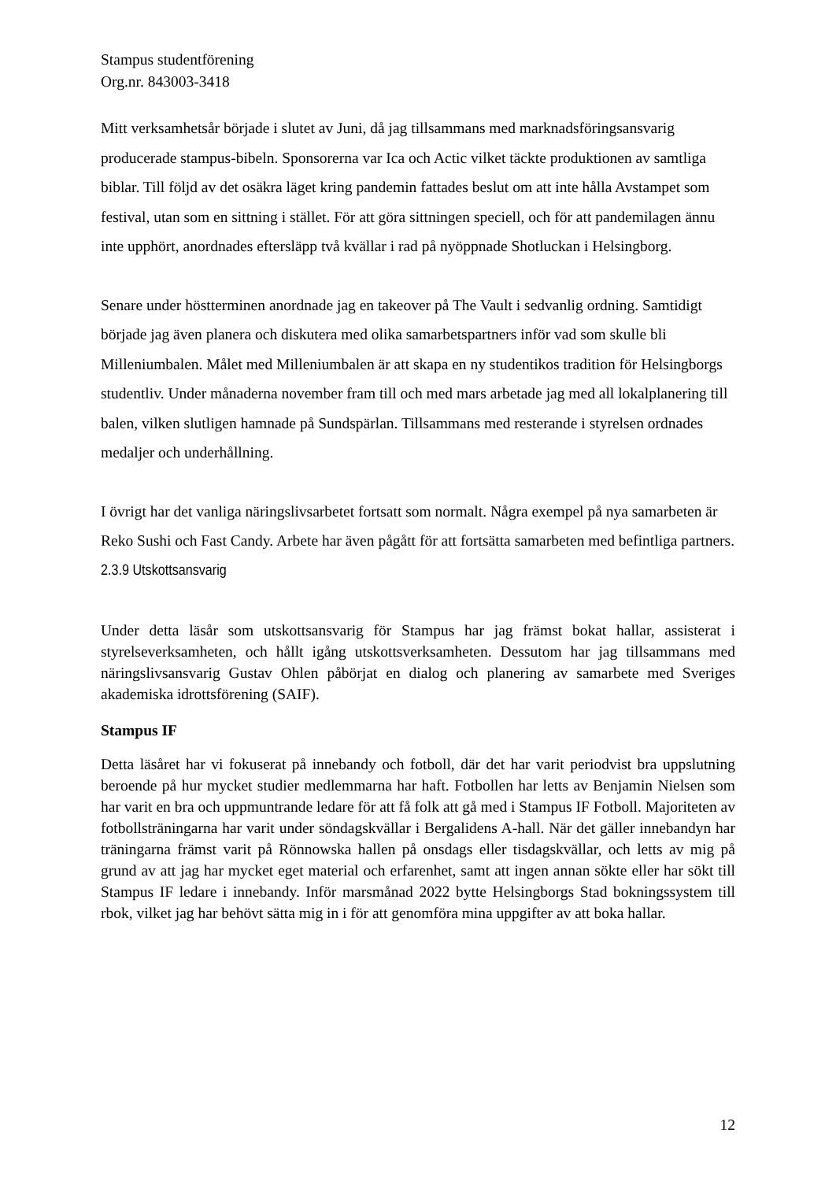Stampus studentförening
Org.nr. 843003-3418
Mitt verksamhetsår började i slutet av Juni, då jag tillsammans med marknadsföringsansvarig producerade stampus-bibeln. Sponsorerna var Ica och Actic vilket täckte produktionen av samtliga biblar. Till följd av det osäkra läget kring pandemin fattades beslut om att inte hålla Avstampet som festival, utan som en sittning i stället. För att göra sittningen speciell, och för att pandemilagen ännu inte upphört, anordnades eftersläpp två kvällar i rad på nyöppnade Shotluckan i Helsingborg.
Senare under höstterminen anordnade jag en takeover på The Vault i sedvanlig ordning. Samtidigt började jag även planera och diskutera med olika samarbetspartners inför vad som skulle bli Milleniumbalen. Målet med Milleniumbalen är att skapa en ny studentikos tradition för Helsingborgs studentliv. Under månaderna november fram till och med mars arbetade jag med all lokalplanering till balen, vilken slutligen hamnade på Sundspärlan. Tillsammans med resterande i styrelsen ordnades medaljer och underhållning.
I övrigt har det vanliga näringslivsarbetet fortsatt som normalt. Några exempel på nya samarbeten är Reko Sushi och Fast Candy. Arbete har även pågått för att fortsätta samarbeten med befintliga partners.
2.3.9 Utskottsansvarig
Under detta läsår som utskottsansvarig för Stampus har jag främst bokat hallar, assisterat i styrelseverksamheten, och hållt igång utskottsverksamheten. Dessutom har jag tillsammans med näringslivsansvarig Gustav Ohlen påbörjat en dialog och planering av samarbete med Sveriges akademiska idrottsförening (SAIF).
Stampus IF
Detta läsåret har vi fokuserat på innebandy och fotboll, där det har varit periodvist bra uppslutning beroende på hur mycket studier medlemmarna har haft. Fotbollen har letts av Benjamin Nielsen som har varit en bra och uppmuntrande ledare för att få folk att gå med i Stampus IF Fotboll. Majoriteten av fotbollsträningarna har varit under söndagskvällar i Bergalidens A-hall. När det gäller innebandyn har träningarna främst varit på Rönnowska hallen på onsdags eller tisdagskvällar, och letts av mig på grund av att jag har mycket eget material och erfarenhet, samt att ingen annan sökte eller har sökt till Stampus IF ledare i innebandy. Inför marsmånad 2022 bytte Helsingborgs Stad bokningssystem till rbok, vilket jag har behövt sätta mig in i för att genomföra mina uppgifter av att boka hallar.
12